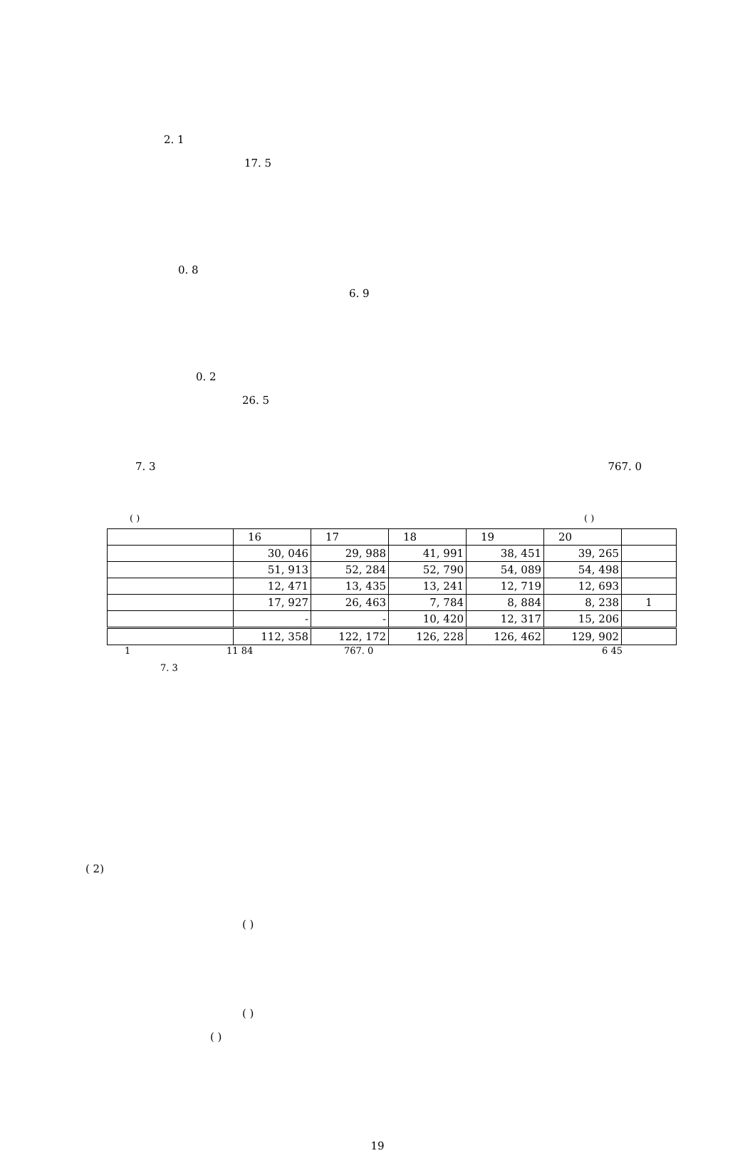2. 1
17. 5
0. 8
6. 9
0. 2
26. 5
7. 3 767. 0
( ) ( )
| | 16 | 17 | 18 | 19 | 20 | |
| | 30, 046 | 29, 988 | 41, 991 | 38, 451 | 39, 265 | |
| | 51, 913 | 52, 284 | 52, 790 | 54, 089 | 54, 498 | |
| | 12, 471 | 13, 435 | 13, 241 | 12, 719 | 12, 693 | |
| | 17, 927 | 26, 463 | 7, 784 | 8, 884 | 8, 238 | 1 |
| | - | - | 10, 420 | 12, 317 | 15, 206 | |
| | 112, 358 | 122, 172 | 126, 228 | 126, 462 | 129, 902 | |
1 11 84 767. 0 6 45
7. 3
( 2)
( )
( )
( )
19